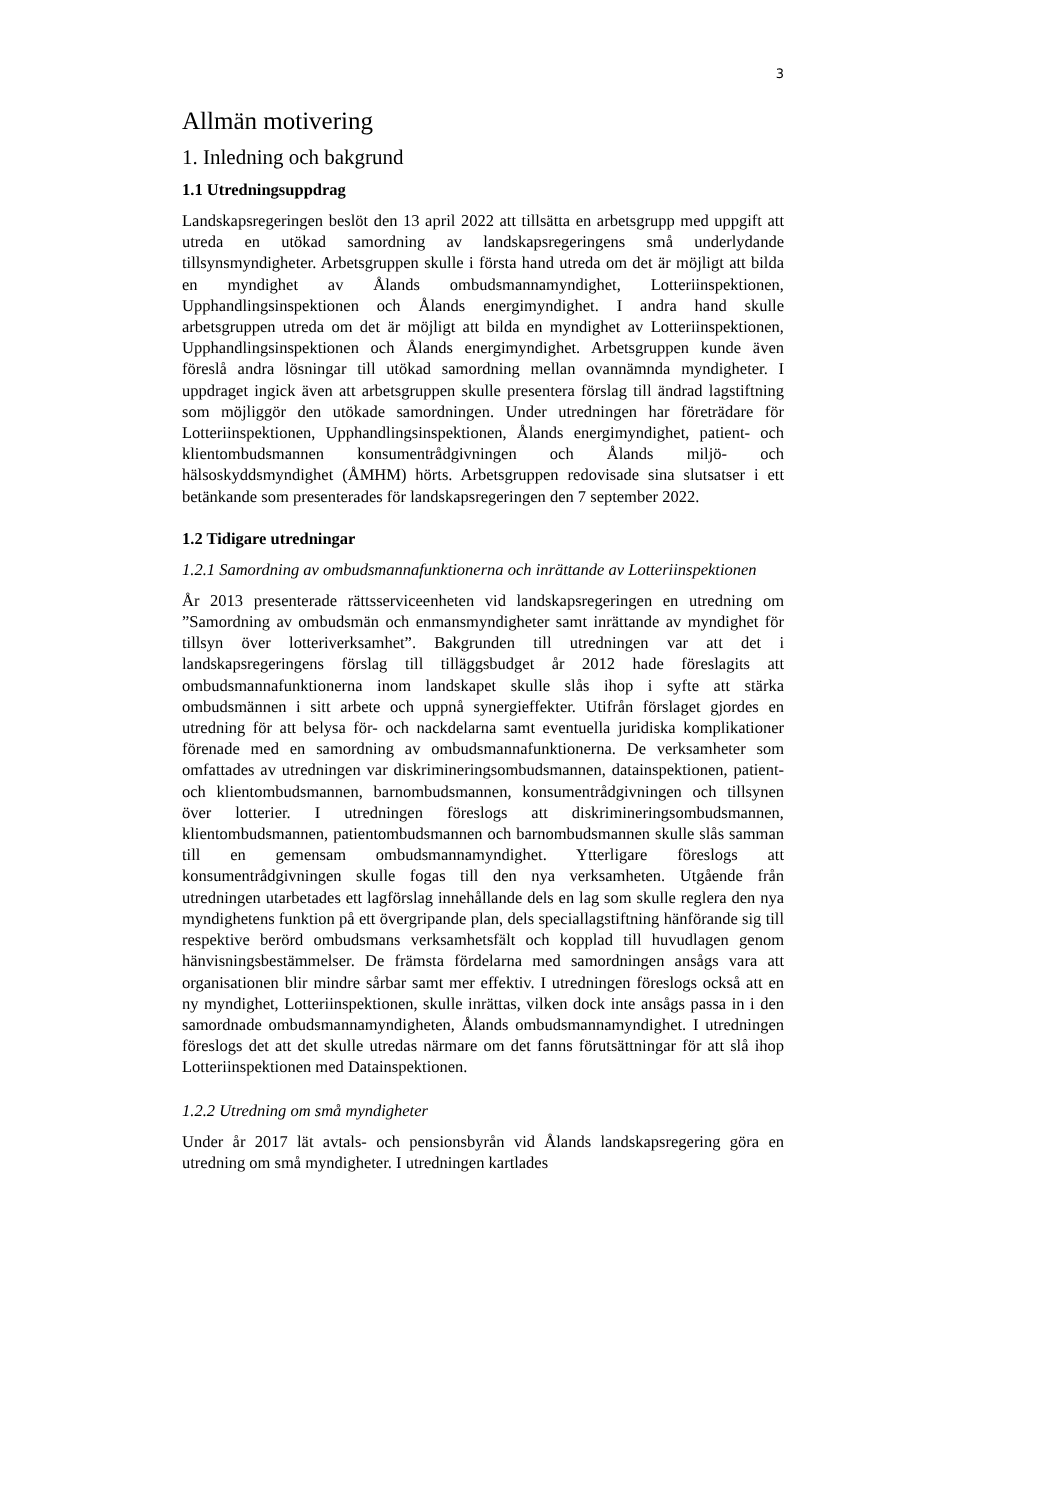3
Allmän motivering
1. Inledning och bakgrund
1.1 Utredningsuppdrag
Landskapsregeringen beslöt den 13 april 2022 att tillsätta en arbetsgrupp med uppgift att utreda en utökad samordning av landskapsregeringens små underlydande tillsynsmyndigheter. Arbetsgruppen skulle i första hand utreda om det är möjligt att bilda en myndighet av Ålands ombudsmannamyndighet, Lotteriinspektionen, Upphandlingsinspektionen och Ålands energimyndighet. I andra hand skulle arbetsgruppen utreda om det är möjligt att bilda en myndighet av Lotteriinspektionen, Upphandlingsinspektionen och Ålands energimyndighet. Arbetsgruppen kunde även föreslå andra lösningar till utökad samordning mellan ovannämnda myndigheter. I uppdraget ingick även att arbetsgruppen skulle presentera förslag till ändrad lagstiftning som möjliggör den utökade samordningen. Under utredningen har företrädare för Lotteriinspektionen, Upphandlingsinspektionen, Ålands energimyndighet, patient- och klientombudsmannen konsumentrådgivningen och Ålands miljö- och hälsoskyddsmyndighet (ÅMHM) hörts. Arbetsgruppen redovisade sina slutsatser i ett betänkande som presenterades för landskapsregeringen den 7 september 2022.
1.2 Tidigare utredningar
1.2.1 Samordning av ombudsmannafunktionerna och inrättande av Lotteriinspektionen
År 2013 presenterade rättsserviceenheten vid landskapsregeringen en utredning om ”Samordning av ombudsmän och enmansmyndigheter samt inrättande av myndighet för tillsyn över lotteriverksamhet”. Bakgrunden till utredningen var att det i landskapsregeringens förslag till tilläggsbudget år 2012 hade föreslagits att ombudsmannafunktionerna inom landskapet skulle slås ihop i syfte att stärka ombudsmännen i sitt arbete och uppnå synergieffekter. Utifrån förslaget gjordes en utredning för att belysa för- och nackdelarna samt eventuella juridiska komplikationer förenade med en samordning av ombudsmannafunktionerna. De verksamheter som omfattades av utredningen var diskrimineringsombudsmannen, datainspektionen, patient- och klientombudsmannen, barnombudsmannen, konsumentrådgivningen och tillsynen över lotterier. I utredningen föreslogs att diskrimineringsombudsmannen, klientombudsmannen, patientombudsmannen och barnombudsmannen skulle slås samman till en gemensam ombudsmannamyndighet. Ytterligare föreslogs att konsumentrådgivningen skulle fogas till den nya verksamheten. Utgående från utredningen utarbetades ett lagförslag innehållande dels en lag som skulle reglera den nya myndighetens funktion på ett övergripande plan, dels speciallagstiftning hänförande sig till respektive berörd ombudsmans verksamhetsfält och kopplad till huvudlagen genom hänvisningsbestämmelser. De främsta fördelarna med samordningen ansågs vara att organisationen blir mindre sårbar samt mer effektiv. I utredningen föreslogs också att en ny myndighet, Lotteriinspektionen, skulle inrättas, vilken dock inte ansågs passa in i den samordnade ombudsmannamyndigheten, Ålands ombudsmannamyndighet. I utredningen föreslogs det att det skulle utredas närmare om det fanns förutsättningar för att slå ihop Lotteriinspektionen med Datainspektionen.
1.2.2 Utredning om små myndigheter
Under år 2017 lät avtals- och pensionsbyrån vid Ålands landskapsregering göra en utredning om små myndigheter. I utredningen kartlades